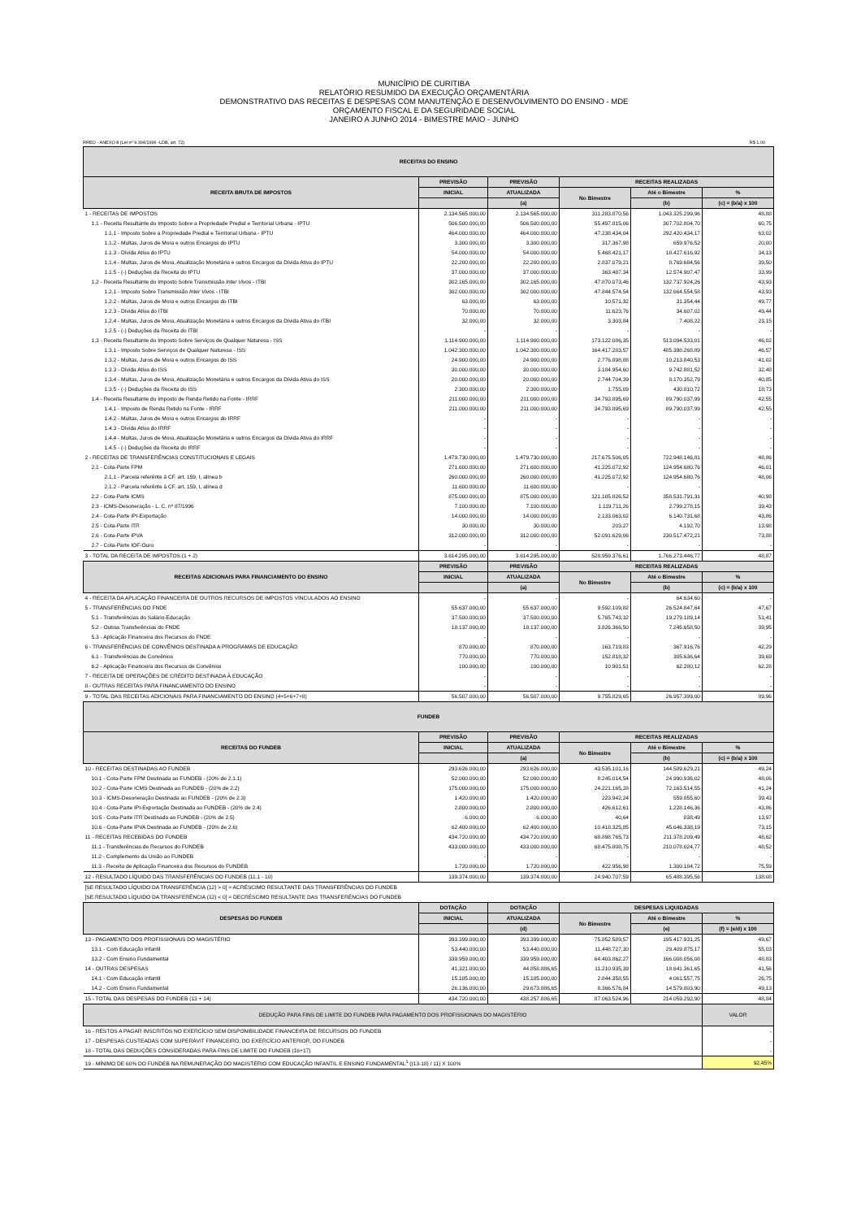MUNICÍPIO DE CURITIBA
RELATÓRIO RESUMIDO DA EXECUÇÃO ORÇAMENTÁRIA
DEMONSTRATIVO DAS RECEITAS E DESPESAS COM MANUTENÇÃO E DESENVOLVIMENTO DO ENSINO - MDE
ORÇAMENTO FISCAL E DA SEGURIDADE SOCIAL
JANEIRO A JUNHO 2014 - BIMESTRE MAIO - JUNHO
RREO - ANEXO 8 (Lei nº 9.394/1996 -LDB, art. 72) R$ 1,00
| RECEITAS DO ENSINO | | | | | |
| RECEITA BRUTA DE IMPOSTOS | PREVISÃO | PREVISÃO | RECEITAS REALIZADAS | | |
| | INICIAL | ATUALIZADA | No Bimestre | Até o Bimestre | % |
| | | (a) | | (b) | (c) = (b/a) x 100 |
| 1 - RECEITAS DE IMPOSTOS | 2.134.565.000,00 | 2.134.565.000,00 | 311.283.870,56 | 1.043.325.299,96 | 48,88 |
| 1.1 - Receita Resultante do Imposto Sobre a Propriedade Predial e Territorial Urbana - IPTU | 506.500.000,00 | 506.500.000,00 | 55.497.815,06 | 307.702.804,70 | 60,75 |
| 1.1.1 - Imposto Sobre a Propriedade Predial e Territorial Urbana - IPTU | 464.000.000,00 | 464.000.000,00 | 47.238.434,04 | 292.420.434,17 | 63,02 |
| 1.1.2 - Multas, Juros de Mora e outros Encargos do IPTU | 3.300.000,00 | 3.300.000,00 | 317.367,98 | 659.976,52 | 20,00 |
| 1.1.3 - Dívida Ativa do IPTU | 54.000.000,00 | 54.000.000,00 | 5.468.421,17 | 18.427.616,92 | 34,13 |
| 1.1.4 - Multas, Juros de Mora, Atualização Monetária e outros Encargos da Dívida Ativa do IPTU | 22.200.000,00 | 22.200.000,00 | 2.837.079,21 | 8.769.684,56 | 39,50 |
| 1.1.5 - (-) Deduções da Receita do IPTU | 37.000.000,00 | 37.000.000,00 | 363.487,34 | 12.574.907,47 | 33,99 |
| 1.2 - Receita Resultante do Imposto Sobre Transmissão Inter Vivos - ITBI | 302.165.000,00 | 302.165.000,00 | 47.870.073,46 | 132.737.924,26 | 43,93 |
| 1.2.1 - Imposto Sobre Transmissão Inter Vivos - ITBI | 302.000.000,00 | 302.000.000,00 | 47.844.574,54 | 132.664.554,58 | 43,93 |
| 1.2.2 - Multas, Juros de Mora e outros Encargos do ITBI | 63.000,00 | 63.000,00 | 10.571,32 | 31.354,44 | 49,77 |
| 1.2.3 - Dívida Ativa do ITBI | 70.000,00 | 70.000,00 | 11.623,76 | 34.607,02 | 49,44 |
| 1.2.4 - Multas, Juros de Mora, Atualização Monetária e outros Encargos da Dívida Ativa do ITBI | 32.000,00 | 32.000,00 | 3.303,84 | 7.408,22 | 23,15 |
| 1.2.5 - (-) Deduções da Receita do ITBI | - | - | - | - | - |
| 1.3 - Receita Resultante do Imposto Sobre Serviços de Qualquer Naturesa - ISS | 1.114.900.000,00 | 1.114.900.000,00 | 173.122.086,35 | 513.094.533,01 | 46,02 |
| 1.3.1 - Imposto Sobre Serviços de Qualquer Naturesa - ISS | 1.042.300.000,00 | 1.042.300.000,00 | 164.417.283,57 | 485.398.268,89 | 46,57 |
| 1.3.2 - Multas, Juros de Mora e outros Encargos do ISS | 24.900.000,00 | 24.900.000,00 | 2.776.898,88 | 10.213.840,53 | 41,02 |
| 1.3.3 - Dívida Ativa do ISS | 30.000.000,00 | 30.000.000,00 | 3.184.954,60 | 9.742.881,52 | 32,48 |
| 1.3.4 - Multas, Juros de Mora, Atualização Monetária e outros Encargos da Dívida Ativa do ISS | 20.000.000,00 | 20.000.000,00 | 2.744.704,39 | 8.170.352,79 | 40,85 |
| 1.3.5 - (-) Deduções da Receita do ISS | 2.300.000,00 | 2.300.000,00 | 1.755,09 | 430.810,72 | 18,73 |
| 1.4 - Receita Resultante do Imposto de Renda Retido na Fonte - IRRF | 211.000.000,00 | 211.000.000,00 | 34.793.895,69 | 89.790.037,99 | 42,55 |
| 1.4.1 - Imposto de Renda Retido na Fonte - IRRF | 211.000.000,00 | 211.000.000,00 | 34.793.895,69 | 89.790.037,99 | 42,55 |
| 1.4.2 - Multas, Juros de Mora e outros Encargos do IRRF | - | - | - | - | - |
| 1.4.3 - Dívida Ativa do IRRF | - | - | - | - | - |
| 1.4.4 - Multas, Juros de Mora, Atualização Monetária e outros Encargos da Dívida Ativa do IRRF | - | - | - | - | - |
| 1.4.5 - (-) Deduções da Receita do IRRF | - | - | - | - | - |
| 2 - RECEITAS DE TRANSFERÊNCIAS CONSTITUCIONAIS E LEGAIS | 1.479.730.000,00 | 1.479.730.000,00 | 217.675.506,05 | 722.948.146,81 | 48,86 |
| 2.1 - Cota-Parte FPM | 271.600.000,00 | 271.600.000,00 | 41.225.072,92 | 124.954.680,76 | 46,01 |
| 2.1.1 - Parcela referênte à CF. art. 159, I, alínea b | 260.000.000,00 | 260.000.000,00 | 41.225.072,92 | 124.954.680,76 | 48,06 |
| 2.1.2 - Parcela referênte à CF. art. 159, I, alínea d | 11.600.000,00 | 11.600.000,00 | - | - | |
| 2.2 - Cota-Parte ICMS | 875.000.000,00 | 875.000.000,00 | 121.105.826,52 | 358.531.791,31 | 40,98 |
| 2.3 - ICMS-Desoneração - L. C. nº 87/1996 | 7.100.000,00 | 7.100.000,00 | 1.119.711,26 | 2.799.278,15 | 39,43 |
| 2.4 - Cota-Parte IPI-Exportação | 14.000.000,00 | 14.000.000,00 | 2.133.063,02 | 6.140.731,68 | 43,86 |
| 2.5 - Cota-Parte ITR | 30.000,00 | 30.000,00 | 203,27 | 4.192,70 | 13,98 |
| 2.6 - Cota-Parte IPVA | 312.000.000,00 | 312.000.000,00 | 52.091.629,06 | 230.517.472,21 | 73,88 |
| 2.7 - Cota-Parte IOF-Ouro | - | - | - | - | - |
| 3 - TOTAL DA RECEITA DE IMPOSTOS (1 + 2) | 3.614.295.000,00 | 3.614.295.000,00 | 528.959.376,61 | 1.766.273.446,77 | 48,87 |
| RECEITAS ADICIONAIS PARA FINANCIAMENTO DO ENSINO | PREVISÃO | PREVISÃO | RECEITAS REALIZADAS | | |
| | INICIAL | ATUALIZADA | No Bimestre | Até o Bimestre | % |
| | | (a) | | (b) | (c) = (b/a) x 100 |
| 4 - RECEITA DA APLICAÇÃO FINANCEIRA DE OUTROS RECURSOS DE IMPOSTOS VINCULADOS AO ENSINO | - | - | - | 64.634,60 | - |
| 5 - TRANSFERÊNCIAS DO FNDE | 55.637.000,00 | 55.637.000,00 | 9.592.109,82 | 26.524.847,64 | 47,67 |
| 5.1 - Transferências do Salário-Educação | 37.500.000,00 | 37.500.000,00 | 5.765.743,32 | 19.279.189,14 | 51,41 |
| 5.2 - Outras Transferências do FNDE | 18.137.000,00 | 18.137.000,00 | 3.826.366,50 | 7.245.658,50 | 39,95 |
| 5.3 - Aplicação Financeira dos Recursos do FNDE | - | - | - | - | - |
| 6 - TRANSFERÊNCIAS DE CONVÊNIOS DESTINADA A PROGRAMAS DE EDUCAÇÃO | 870.000,00 | 870.000,00 | 163.719,83 | 367.916,76 | 42,29 |
| 6.1 - Transferências de Convênios | 770.000,00 | 770.000,00 | 152.818,32 | 305.636,64 | 39,69 |
| 6.2 - Aplicação Financeira dos Recursos de Convênios | 100.000,00 | 100.000,00 | 10.901,51 | 62.280,12 | 62,28 |
| 7 - RECEITA DE OPERAÇÕES DE CRÉDITO DESTINADA À EDUCAÇÃO | - | - | - | - | - |
| 8 - OUTRAS RECEITAS PARA FINANCIAMENTO DO ENSINO | - | - | - | - | - |
| 9 - TOTAL DAS RECEITAS ADICIONAIS PARA FINANCIAMENTO DO ENSINO (4+5+6+7+8) | 56.507.000,00 | 56.507.000,00 | 9.755.829,65 | 26.957.399,00 | 89,96 |
| FUNDEB | | | | | |
| RECEITAS DO FUNDEB | PREVISÃO | PREVISÃO | RECEITAS REALIZADAS | | |
| | INICIAL | ATUALIZADA | No Bimestre | Até o Bimestre | % |
| | | (a) | | (b) | (c) = (b/a) x 100 |
| 10 - RECEITAS DESTINADAS AO FUNDEB | 293.626.000,00 | 293.626.000,00 | 43.535.101,16 | 144.589.629,21 | 49,24 |
| 10.1 - Cota-Parte FPM Destinada ao FUNDEB - (20% de 2.1.1) | 52.000.000,00 | 52.000.000,00 | 8.245.014,54 | 24.990.936,02 | 48,06 |
| 10.2 - Cota-Parte ICMS Destinada ao FUNDEB - (20% de 2.2) | 175.000.000,00 | 175.000.000,00 | 24.221.165,28 | 72.163.514,55 | 41,24 |
| 10.3 - ICMS-Desoneração Destinada ao FUNDEB - (20% de 2.3) | 1.420.000,00 | 1.420.000,00 | 223.942,24 | 559.855,60 | 39,43 |
| 10.4 - Cota-Parte IPI-Exportação Destinada ao FUNDEB - (20% de 2.4) | 2.800.000,00 | 2.800.000,00 | 426.612,61 | 1.228.146,36 | 43,86 |
| 10.5 - Cota-Parte ITR Destinada ao FUNDEB - (20% de 2.5) | 6.000,00 | 6.000,00 | 40,64 | 838,49 | 13,97 |
| 10.6 - Cota-Parte IPVA Destinada ao FUNDEB - (20% de 2.6) | 62.400.000,00 | 62.400.000,00 | 10.418.325,85 | 45.646.338,19 | 73,15 |
| 11 - RECEITAS RECEBIDAS DO FUNDEB | 434.720.000,00 | 434.720.000,00 | 68.898.765,73 | 211.378.209,49 | 48,62 |
| 11.1 - Transferências de Recursos do FUNDEB | 433.000.000,00 | 433.000.000,00 | 68.475.808,75 | 210.078.024,77 | 48,52 |
| 11.2 - Complemento da União ao FUNDEB | - | - | - | - | - |
| 11.3 - Receita de Aplicação Financeira dos Recursos do FUNDEB | 1.720.000,00 | 1.720.000,00 | 422.956,98 | 1.300.184,72 | 75,59 |
| 12 - RESULTADO LÍQUIDO DAS TRANSFERÊNCIAS DO FUNDEB (11.1 - 10) | 139.374.000,00 | 139.374.000,00 | 24.940.707,59 | 65.488.395,56 | 138,08 |
| [SE RESULTADO LÍQUIDO DA TRANSFERÊNCIA (12) > 0] = ACRÉSCIMO RESULTANTE DAS TRANSFERÊNCIAS DO FUNDEB | | | | | |
| [SE RESULTADO LÍQUIDO DA TRANSFERÊNCIA (12) < 0] = DECRÉSCIMO RESULTANTE DAS TRANSFERÊNCIAS DO FUNDEB | | | | | |
| DESPESAS DO FUNDEB | DOTAÇÃO | DOTAÇÃO | DESPESAS LIQUIDADAS | | |
| | INICIAL | ATUALIZADA | No Bimestre | Até o Bimestre | % |
| | | (d) | | (e) | (f) = (e/d) x 100 |
| 13 - PAGAMENTO DOS PROFISSIONAIS DO MAGISTÉRIO | 393.399.000,00 | 393.399.000,00 | 75.852.589,57 | 195.417.931,25 | 49,67 |
| 13.1 - Com Educação Infantil | 53.440.000,00 | 53.440.000,00 | 11.448.727,30 | 29.409.875,17 | 55,03 |
| 13.2 - Com Ensino Fundamental | 339.959.000,00 | 339.959.000,00 | 64.403.862,27 | 166.008.056,08 | 48,83 |
| 14 - OUTRAS DESPESAS | 41.321.000,00 | 44.858.886,65 | 11.210.935,39 | 18.641.361,65 | 41,56 |
| 14.1 - Com Educação Infantil | 15.185.000,00 | 15.185.000,00 | 2.844.358,55 | 4.061.557,75 | 26,75 |
| 14.2 - Com Ensino Fundamental | 26.136.000,00 | 29.673.886,65 | 8.366.576,84 | 14.579.803,90 | 49,13 |
| 15 - TOTAL DAS DESPESAS DO FUNDEB (13 + 14) | 434.720.000,00 | 438.257.886,65 | 87.063.524,96 | 214.059.292,90 | 48,84 |
| DEDUÇÃO PARA FINS DE LIMITE DO FUNDEB PARA PAGAMENTO DOS PROFISSIONAIS DO MAGISTÉRIO | | | | | VALOR |
| 16 - RESTOS A PAGAR INSCRITOS NO EXERCÍCIO SEM DISPONIBILIDADE FINANCEIRA DE RECURSOS DO FUNDEB | | | | | - |
| 17 - DESPESAS CUSTEADAS COM SUPERÁVIT FINANCEIRO, DO EXERCÍCIO ANTERIOR, DO FUNDEB | | | | | - |
| 18 - TOTAL DAS DEDUÇÕES CONSIDERADAS PARA FINS DE LIMITE DO FUNDEB (16+17) | | | | | - |
| 19 - MÍNIMO DE 60% DO FUNDEB NA REMUNERAÇÃO DO MAGISTÉRIO COM EDUCAÇÃO INFANTIL E ENSINO FUNDAMENTAL<sup>1</sup> ((13-18) / 11) X 100% | | | | | 92,45% |